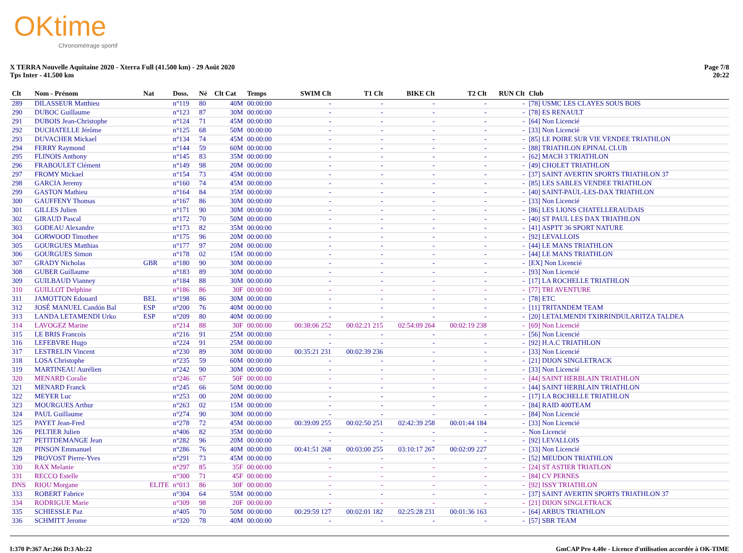OKtime
Chronométrage sportif
X TERRA Nouvelle Aquitaine 2020 - Xterra Full (41.500 km) - 29 Août 2020
Tps Inter - 41.500 km
Page 7/8
20:22
| Clt | Nom - Prénom | Nat | Doss. | Né | Clt Cat | Temps | SWIM Clt | T1 Clt | BIKE Clt | T2 Clt | RUN Clt | Club |
| --- | --- | --- | --- | --- | --- | --- | --- | --- | --- | --- | --- | --- |
| 289 | DILASSEUR Matthieu | | n°119 | 80 | 40M | 00:00:00 | - | - | - | - | - | [78] USMC LES CLAYES SOUS BOIS |
| 290 | DUBOC Guillaume | | n°123 | 87 | 30M | 00:00:00 | - | - | - | - | - | [78] ES RENAULT |
| 291 | DUBOIS Jean-Christophe | | n°124 | 71 | 45M | 00:00:00 | - | - | - | - | - | [64] Non Licencié |
| 292 | DUCHATELLE Jérôme | | n°125 | 68 | 50M | 00:00:00 | - | - | - | - | - | [33] Non Licencié |
| 293 | DUVACHER Mickael | | n°134 | 74 | 45M | 00:00:00 | - | - | - | - | - | [85] LE POIRE SUR VIE VENDEE TRIATHLON |
| 294 | FERRY Raymond | | n°144 | 59 | 60M | 00:00:00 | - | - | - | - | - | [88] TRIATHLON EPINAL CLUB |
| 295 | FLINOIS Anthony | | n°145 | 83 | 35M | 00:00:00 | - | - | - | - | - | [62] MACH 3 TRIATHLON |
| 296 | FRABOULET Clément | | n°149 | 98 | 20M | 00:00:00 | - | - | - | - | - | [49] CHOLET TRIATHLON |
| 297 | FROMY Mickael | | n°154 | 73 | 45M | 00:00:00 | - | - | - | - | - | [37] SAINT AVERTIN SPORTS TRIATHLON 37 |
| 298 | GARCIA Jeremy | | n°160 | 74 | 45M | 00:00:00 | - | - | - | - | - | [85] LES SABLES VENDEE TRIATHLON |
| 299 | GASTON Mathieu | | n°164 | 84 | 35M | 00:00:00 | - | - | - | - | - | [40] SAINT-PAUL-LES-DAX TRIATHLON |
| 300 | GAUFFENY Thomas | | n°167 | 86 | 30M | 00:00:00 | - | - | - | - | - | [33] Non Licencié |
| 301 | GILLES Julien | | n°171 | 90 | 30M | 00:00:00 | - | - | - | - | - | [86] LES LIONS CHATELLERAUDAIS |
| 302 | GIRAUD Pascal | | n°172 | 70 | 50M | 00:00:00 | - | - | - | - | - | [40] ST PAUL LES DAX TRIATHLON |
| 303 | GODEAU Alexandre | | n°173 | 82 | 35M | 00:00:00 | - | - | - | - | - | [41] ASPTT 36 SPORT NATURE |
| 304 | GORWOOD Timothee | | n°175 | 96 | 20M | 00:00:00 | - | - | - | - | - | [92] LEVALLOIS |
| 305 | GOURGUES Matthias | | n°177 | 97 | 20M | 00:00:00 | - | - | - | - | - | [44] LE MANS TRIATHLON |
| 306 | GOURGUES Simon | | n°178 | 02 | 15M | 00:00:00 | - | - | - | - | - | [44] LE MANS TRIATHLON |
| 307 | GRADY Nicholas | GBR | n°180 | 90 | 30M | 00:00:00 | - | - | - | - | - | [EX] Non Licencié |
| 308 | GUBER Guillaume | | n°183 | 89 | 30M | 00:00:00 | - | - | - | - | - | [93] Non Licencié |
| 309 | GUILBAUD Vianney | | n°184 | 88 | 30M | 00:00:00 | - | - | - | - | - | [17] LA ROCHELLE TRIATHLON |
| 310 | GUILLOT Delphine | | n°186 | 86 | 30F | 00:00:00 | - | - | - | - | - | [77] TRI AVENTURE |
| 311 | JAMOTTON Edouard | BEL | n°198 | 86 | 30M | 00:00:00 | - | - | - | - | - | [78] ETC |
| 312 | JOSÉ MANUEL Candón Bal | ESP | n°200 | 76 | 40M | 00:00:00 | - | - | - | - | - | [11] TRITANDEM TEAM |
| 313 | LANDA LETAMENDI Urko | ESP | n°209 | 80 | 40M | 00:00:00 | - | - | - | - | - | [20] LETALMENDI TXIRRINDULARITZA TALDEA |
| 314 | LAVOGEZ Marine | | n°214 | 88 | 30F | 00:00:00 | 00:38:06 252 | 00:02:21 215 | 02:54:09 264 | 00:02:19 238 | - | [69] Non Licencié |
| 315 | LE BRIS Francois | | n°216 | 91 | 25M | 00:00:00 | - | - | - | - | - | [56] Non Licencié |
| 316 | LEFEBVRE Hugo | | n°224 | 91 | 25M | 00:00:00 | - | - | - | - | - | [92] H.A.C TRIATHLON |
| 317 | LESTRELIN Vincent | | n°230 | 89 | 30M | 00:00:00 | 00:35:21 231 | 00:02:39 236 | - | - | - | [33] Non Licencié |
| 318 | LOSA Christophe | | n°235 | 59 | 60M | 00:00:00 | - | - | - | - | - | [21] DIJON SINGLETRACK |
| 319 | MARTINEAU Aurélien | | n°242 | 90 | 30M | 00:00:00 | - | - | - | - | - | [33] Non Licencié |
| 320 | MENARD Coralie | | n°246 | 67 | 50F | 00:00:00 | - | - | - | - | - | [44] SAINT HERBLAIN TRIATHLON |
| 321 | MENARD Franck | | n°245 | 66 | 50M | 00:00:00 | - | - | - | - | - | [44] SAINT HERBLAIN TRIATHLON |
| 322 | MEYER Luc | | n°253 | 00 | 20M | 00:00:00 | - | - | - | - | - | [17] LA ROCHELLE TRIATHLON |
| 323 | MOURGUES Arthur | | n°263 | 02 | 15M | 00:00:00 | - | - | - | - | - | [84] RAID 400TEAM |
| 324 | PAUL Guillaume | | n°274 | 90 | 30M | 00:00:00 | - | - | - | - | - | [84] Non Licencié |
| 325 | PAYET Jean-Fred | | n°278 | 72 | 45M | 00:00:00 | 00:39:09 255 | 00:02:50 251 | 02:42:39 258 | 00:01:44 184 | - | [33] Non Licencié |
| 326 | PELTIER Julien | | n°406 | 82 | 35M | 00:00:00 | - | - | - | - | - | Non Licencié |
| 327 | PETITDEMANGE Jean | | n°282 | 96 | 20M | 00:00:00 | - | - | - | - | - | [92] LEVALLOIS |
| 328 | PINSON Emmanuel | | n°286 | 76 | 40M | 00:00:00 | 00:41:51 268 | 00:03:00 255 | 03:10:17 267 | 00:02:09 227 | - | [33] Non Licencié |
| 329 | PROVOST Pierre-Yves | | n°291 | 73 | 45M | 00:00:00 | - | - | - | - | - | [52] MEUDON TRIATHLON |
| 330 | RAX Melanie | | n°297 | 85 | 35F | 00:00:00 | - | - | - | - | - | [24] ST ASTIER TRIATLON |
| 331 | RECCO Estelle | | n°300 | 71 | 45F | 00:00:00 | - | - | - | - | - | [84] CV PERNES |
| DNS | RIOU Morgane | ELITE | n°013 | 86 | 30F | 00:00:00 | - | - | - | - | - | [92] ISSY TRIATHLON |
| 333 | ROBERT Fabrice | | n°304 | 64 | 55M | 00:00:00 | - | - | - | - | - | [37] SAINT AVERTIN SPORTS TRIATHLON 37 |
| 334 | RODRIGUE Marie | | n°309 | 98 | 20F | 00:00:00 | - | - | - | - | - | [21] DIJON SINGLETRACK |
| 335 | SCHIESSLE Paz | | n°405 | 70 | 50M | 00:00:00 | 00:29:59 127 | 00:02:01 182 | 02:25:28 231 | 00:01:36 163 | - | [64] ARBUS TRIATHLON |
| 336 | SCHMITT Jerome | | n°320 | 78 | 40M | 00:00:00 | - | - | - | - | - | [57] SBR TEAM |
I:370 P:367 Ar:266 D:3 Ab:22 GmCAP Pro 4.40e - Licence d'utilisation accordée à OK-TIME